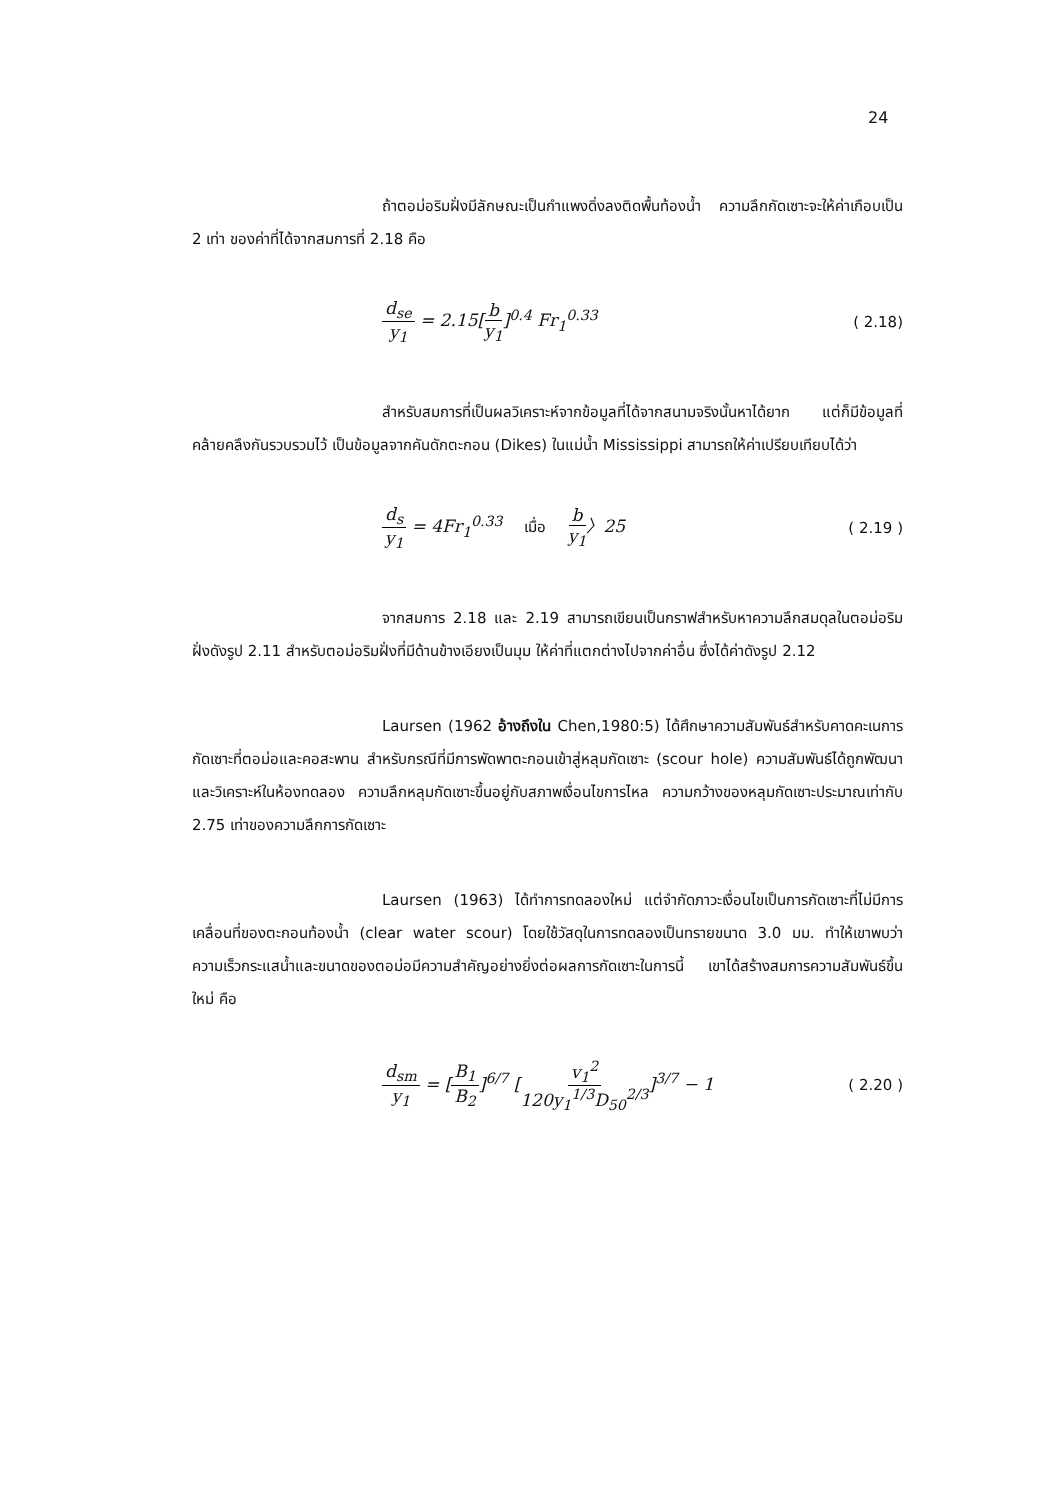24
ถ้าตอม่อริมฝั่งมีลักษณะเป็นกำแพงดิ่งลงติดพื้นท้องน้ำ ความลึกกัดเซาะจะให้ค่าเกือบเป็น 2 เท่า ของค่าที่ได้จากสมการที่ 2.18 คือ
d<sub>se</sub> y<sub>1</sub> = 2.15[b y<sub>1</sub>]<sup>0.4</sup> Fr<sub>1</sub><sup>0.33</sup> ( 2.18)
สำหรับสมการที่เป็นผลวิเคราะห์จากข้อมูลที่ได้จากสนามจริงนั้นหาได้ยาก แต่ก็มีข้อมูลที่คล้ายคลึงกันรวบรวมไว้ เป็นข้อมูลจากคันดักตะกอน (Dikes) ในแม่น้ำ Mississippi สามารถให้ค่าเปรียบเทียบได้ว่า
d<sub>s</sub> y<sub>1</sub> = 4Fr<sub>1</sub><sup>0.33</sup> เมื่อ b y<sub>1</sub>〉25 ( 2.19 )
จากสมการ 2.18 และ 2.19 สามารถเขียนเป็นกราฟสำหรับหาความลึกสมดุลในตอม่อริมฝั่งดังรูป 2.11 สำหรับตอม่อริมฝั่งที่มีด้านข้างเอียงเป็นมุม ให้ค่าที่แตกต่างไปจากค่าอื่น ซึ่งได้ค่าดังรูป 2.12
Laursen (1962 อ้างถึงใน Chen,1980:5) ได้ศึกษาความสัมพันธ์สำหรับคาดคะเนการกัดเซาะที่ตอม่อและคอสะพาน สำหรับกรณีที่มีการพัดพาตะกอนเข้าสู่หลุมกัดเซาะ (scour hole) ความสัมพันธ์ได้ถูกพัฒนาและวิเคราะห์ในห้องทดลอง ความลึกหลุมกัดเซาะขึ้นอยู่กับสภาพเงื่อนไขการไหล ความกว้างของหลุมกัดเซาะประมาณเท่ากับ 2.75 เท่าของความลึกการกัดเซาะ
Laursen (1963) ได้ทำการทดลองใหม่ แต่จำกัดภาวะเงื่อนไขเป็นการกัดเซาะที่ไม่มีการเคลื่อนที่ของตะกอนท้องน้ำ (clear water scour) โดยใช้วัสดุในการทดลองเป็นทรายขนาด 3.0 มม. ทำให้เขาพบว่าความเร็วกระแสน้ำและขนาดของตอม่อมีความสำคัญอย่างยิ่งต่อผลการกัดเซาะในการนี้ เขาได้สร้างสมการความสัมพันธ์ขึ้นใหม่ คือ
d<sub>sm</sub> y<sub>1</sub> = [B<sub>1</sub> B<sub>2</sub>]<sup>6/7</sup> [v<sub>1</sub><sup>2</sup> 120y<sub>1</sub><sup>1/3</sup>D<sub>50</sub><sup>2/3</sup>]<sup>3/7</sup> − 1 ( 2.20 )